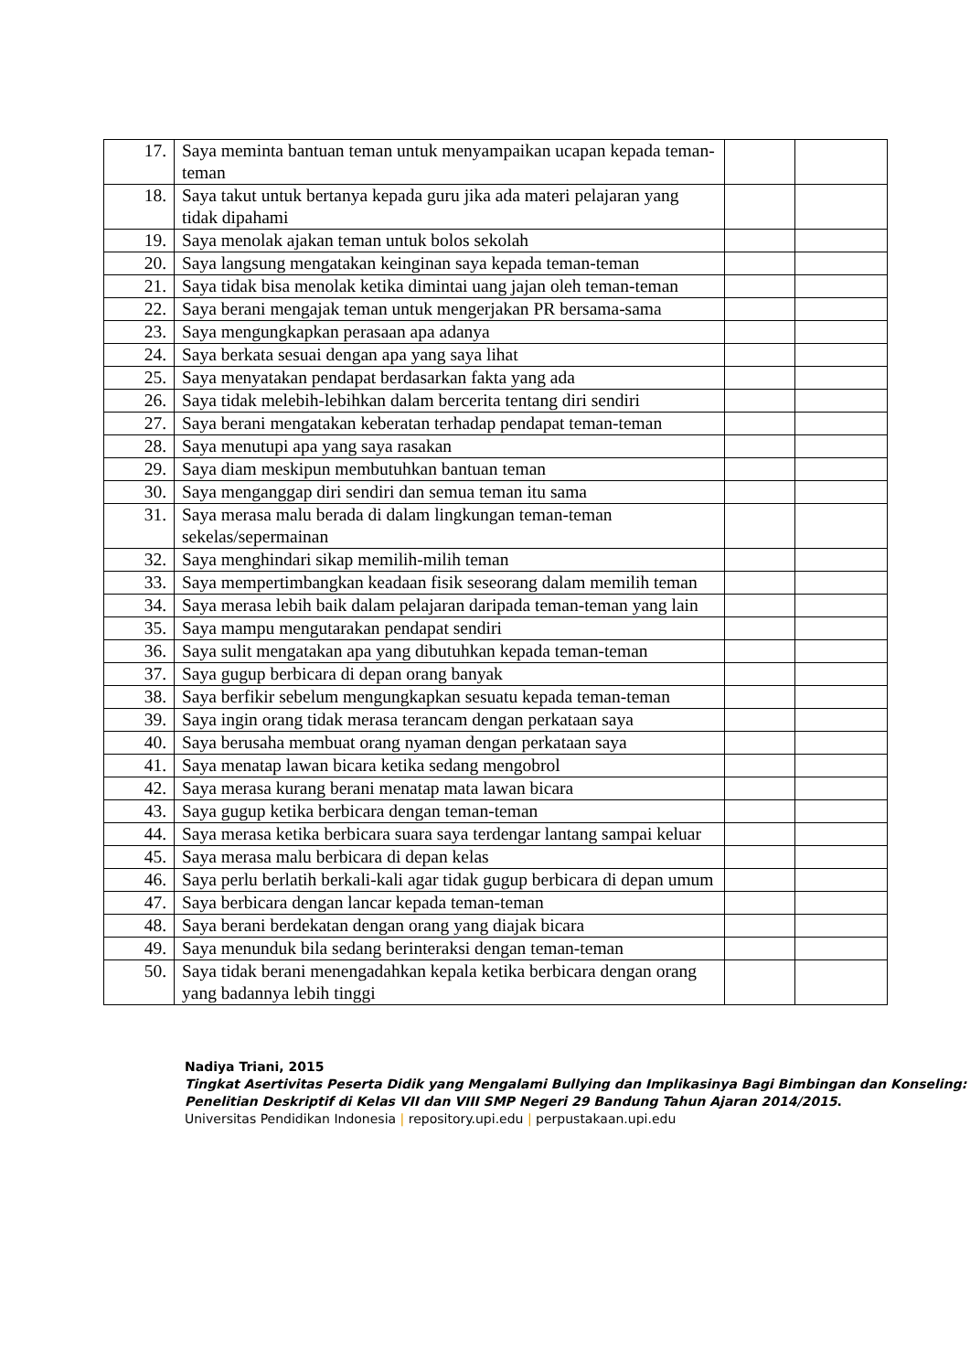| 17. | Saya meminta bantuan teman untuk menyampaikan ucapan kepada teman-teman | | |
| 18. | Saya takut untuk bertanya kepada guru jika ada materi pelajaran yang tidak dipahami | | |
| 19. | Saya menolak ajakan teman untuk bolos sekolah | | |
| 20. | Saya langsung mengatakan keinginan saya kepada teman-teman | | |
| 21. | Saya tidak bisa menolak ketika dimintai uang jajan oleh teman-teman | | |
| 22. | Saya berani mengajak teman untuk mengerjakan PR bersama-sama | | |
| 23. | Saya mengungkapkan perasaan apa adanya | | |
| 24. | Saya berkata sesuai dengan apa yang saya lihat | | |
| 25. | Saya menyatakan pendapat berdasarkan fakta yang ada | | |
| 26. | Saya tidak melebih-lebihkan dalam bercerita tentang diri sendiri | | |
| 27. | Saya berani mengatakan keberatan terhadap pendapat teman-teman | | |
| 28. | Saya menutupi apa yang saya rasakan | | |
| 29. | Saya diam meskipun membutuhkan bantuan teman | | |
| 30. | Saya menganggap diri sendiri dan semua teman itu sama | | |
| 31. | Saya merasa malu berada di dalam lingkungan teman-teman sekelas/sepermainan | | |
| 32. | Saya menghindari sikap memilih-milih teman | | |
| 33. | Saya mempertimbangkan keadaan fisik seseorang dalam memilih teman | | |
| 34. | Saya merasa lebih baik dalam pelajaran daripada teman-teman yang lain | | |
| 35. | Saya mampu mengutarakan pendapat sendiri | | |
| 36. | Saya sulit mengatakan apa yang dibutuhkan kepada teman-teman | | |
| 37. | Saya gugup berbicara di depan orang banyak | | |
| 38. | Saya berfikir sebelum mengungkapkan sesuatu kepada teman-teman | | |
| 39. | Saya ingin orang tidak merasa terancam dengan perkataan saya | | |
| 40. | Saya berusaha membuat orang nyaman dengan perkataan saya | | |
| 41. | Saya menatap lawan bicara ketika sedang mengobrol | | |
| 42. | Saya merasa kurang berani menatap mata lawan bicara | | |
| 43. | Saya gugup ketika berbicara dengan teman-teman | | |
| 44. | Saya merasa ketika berbicara suara saya terdengar lantang sampai keluar | | |
| 45. | Saya merasa malu berbicara di depan kelas | | |
| 46. | Saya perlu berlatih berkali-kali agar tidak gugup berbicara di depan umum | | |
| 47. | Saya berbicara dengan lancar kepada teman-teman | | |
| 48. | Saya berani berdekatan dengan orang yang diajak bicara | | |
| 49. | Saya menunduk bila sedang berinteraksi dengan teman-teman | | |
| 50. | Saya tidak berani menengadahkan kepala ketika berbicara dengan orang yang badannya lebih tinggi | | |
Nadiya Triani, 2015
Tingkat Asertivitas Peserta Didik yang Mengalami Bullying dan Implikasinya Bagi Bimbingan dan Konseling: Penelitian Deskriptif di Kelas VII dan VIII SMP Negeri 29 Bandung Tahun Ajaran 2014/2015.
Universitas Pendidikan Indonesia | repository.upi.edu | perpustakaan.upi.edu